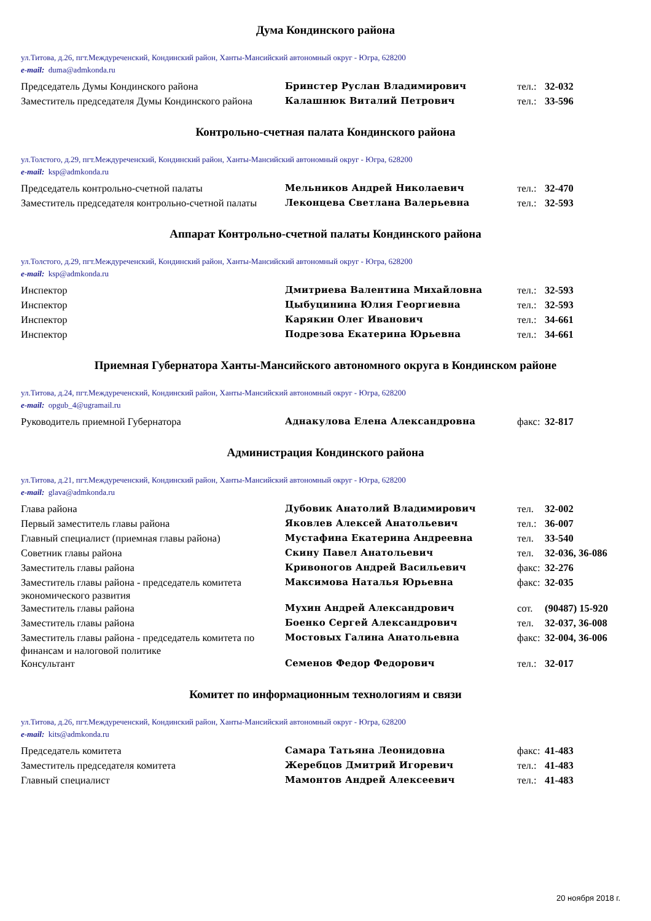Дума Кондинского района
ул.Титова, д.26, пгт.Междуреченский, Кондинский район, Ханты-Мансийский автономный округ - Югра, 628200
e-mail: duma@admkonda.ru
| Председатель Думы Кондинского района | Бринстер Руслан Владимирович | тел.: | 32-032 |
| Заместитель председателя Думы Кондинского района | Калашнюк Виталий Петрович | тел.: | 33-596 |
Контрольно-счетная палата Кондинского района
ул.Толстого, д.29, пгт.Междуреченский, Кондинский район, Ханты-Мансийский автономный округ - Югра, 628200
e-mail: ksp@admkonda.ru
| Председатель контрольно-счетной палаты | Мельников Андрей Николаевич | тел.: | 32-470 |
| Заместитель председателя контрольно-счетной палаты | Леконцева Светлана Валерьевна | тел.: | 32-593 |
Аппарат Контрольно-счетной палаты Кондинского района
ул.Толстого, д.29, пгт.Междуреченский, Кондинский район, Ханты-Мансийский автономный округ - Югра, 628200
e-mail: ksp@admkonda.ru
| Инспектор | Дмитриева Валентина Михайловна | тел.: | 32-593 |
| Инспектор | Цыбуцинина Юлия Георгиевна | тел.: | 32-593 |
| Инспектор | Карякин Олег Иванович | тел.: | 34-661 |
| Инспектор | Подрезова Екатерина Юрьевна | тел.: | 34-661 |
Приемная Губернатора Ханты-Мансийского автономного округа в Кондинском районе
ул.Титова, д.24, пгт.Междуреченский, Кондинский район, Ханты-Мансийский автономный округ - Югра, 628200
e-mail: opgub_4@ugramail.ru
| Руководитель приемной Губернатора | Аднакулова Елена Александровна | факс: | 32-817 |
Администрация Кондинского района
ул.Титова, д.21, пгт.Междуреченский, Кондинский район, Ханты-Мансийский автономный округ - Югра, 628200
e-mail: glava@admkonda.ru
| Глава района | Дубовик Анатолий Владимирович | тел. | 32-002 |
| Первый заместитель главы района | Яковлев Алексей Анатольевич | тел.: | 36-007 |
| Главный специалист (приемная главы района) | Мустафина Екатерина Андреевна | тел. | 33-540 |
| Советник главы района | Скину Павел Анатольевич | тел. | 32-036, 36-086 |
| Заместитель главы района | Кривоногов Андрей Васильевич | факс: | 32-276 |
| Заместитель главы района - председатель комитета экономического развития | Максимова Наталья Юрьевна | факс: | 32-035 |
| Заместитель главы района | Мухин Андрей Александрович | сот. | (90487) 15-920 |
| Заместитель главы района | Боенко Сергей Александрович | тел. | 32-037, 36-008 |
| Заместитель главы района - председатель комитета по финансам и налоговой политике | Мостовых Галина Анатольевна | факс: | 32-004, 36-006 |
| Консультант | Семенов Федор Федорович | тел.: | 32-017 |
Комитет по информационным технологиям и связи
ул.Титова, д.26, пгт.Междуреченский, Кондинский район, Ханты-Мансийский автономный округ - Югра, 628200
e-mail: kits@admkonda.ru
| Председатель комитета | Самара Татьяна Леонидовна | факс: | 41-483 |
| Заместитель председателя комитета | Жеребцов Дмитрий Игоревич | тел.: | 41-483 |
| Главный специалист | Мамонтов Андрей Алексеевич | тел.: | 41-483 |
20 ноября 2018 г.